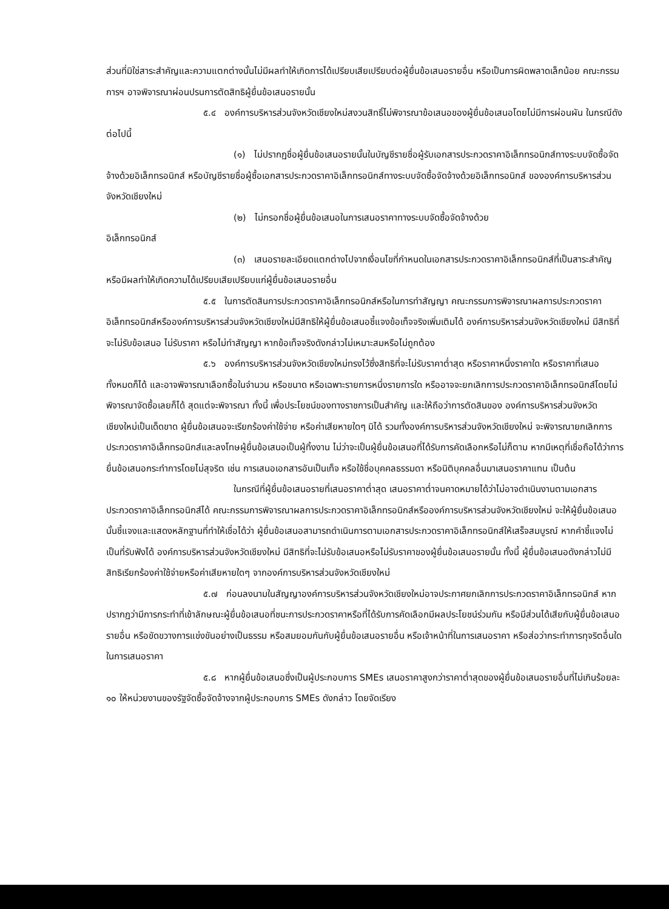ส่วนที่มิใช่สาระสำคัญและความแตกต่างนั้นไม่มีผลทำให้เกิดการได้เปรียบเสียเปรียบต่อผู้ยื่นข้อเสนอรายอื่น หรือเป็นการผิดพลาดเล็กน้อย คณะกรรมการฯ อาจพิจารณาผ่อนปรนการตัดสิทธิผู้ยื่นข้อเสนอรายนั้น
๕.๔ องค์การบริหารส่วนจังหวัดเชียงใหม่สงวนสิทธิ์ไม่พิจารณาข้อเสนอของผู้ยื่นข้อเสนอโดยไม่มีการผ่อนผัน ในกรณีดังต่อไปนี้
(๑) ไม่ปรากฏชื่อผู้ยื่นข้อเสนอรายนั้นในบัญชีรายชื่อผู้รับเอกสารประกวดราคาอิเล็กทรอนิกส์ทางระบบจัดซื้อจัดจ้างด้วยอิเล็กทรอนิกส์ หรือบัญชีรายชื่อผู้ซื้อเอกสารประกวดราคาอิเล็กทรอนิกส์ทางระบบจัดซื้อจัดจ้างด้วยอิเล็กทรอนิกส์ ขององค์การบริหารส่วนจังหวัดเชียงใหม่
(๒) ไม่กรอกชื่อผู้ยื่นข้อเสนอในการเสนอราคาทางระบบจัดซื้อจัดจ้างด้วย
อิเล็กทรอนิกส์
(๓) เสนอรายละเอียดแตกต่างไปจากเงื่อนไขที่กำหนดในเอกสารประกวดราคาอิเล็กทรอนิกส์ที่เป็นสาระสำคัญ หรือมีผลทำให้เกิดความได้เปรียบเสียเปรียบแก่ผู้ยื่นข้อเสนอรายอื่น
๕.๕ ในการตัดสินการประกวดราคาอิเล็กทรอนิกส์หรือในการทำสัญญา คณะกรรมการพิจารณาผลการประกวดราคาอิเล็กทรอนิกส์หรือองค์การบริหารส่วนจังหวัดเชียงใหม่มีสิทธิให้ผู้ยื่นข้อเสนอชี้แจงข้อเท็จจริงเพิ่มเติมได้ องค์การบริหารส่วนจังหวัดเชียงใหม่ มีสิทธิที่จะไม่รับข้อเสนอ ไม่รับราคา หรือไม่ทำสัญญา หากข้อเท็จจริงดังกล่าวไม่เหมาะสมหรือไม่ถูกต้อง
๕.๖ องค์การบริหารส่วนจังหวัดเชียงใหม่ทรงไว้ซึ่งสิทธิที่จะไม่รับราคาต่ำสุด หรือราคาหนึ่งราคาใด หรือราคาที่เสนอทั้งหมดก็ได้ และอาจพิจารณาเลือกซื้อในจำนวน หรือขนาด หรือเฉพาะรายการหนึ่งรายการใด หรืออาจจะยกเลิกการประกวดราคาอิเล็กทรอนิกส์โดยไม่พิจารณาจัดซื้อเลยก็ได้ สุดแต่จะพิจารณา ทั้งนี้ เพื่อประโยชน์ของทางราชการเป็นสำคัญ และให้ถือว่าการตัดสินของ องค์การบริหารส่วนจังหวัดเชียงใหม่เป็นเด็ดขาด ผู้ยื่นข้อเสนอจะเรียกร้องค่าใช้จ่าย หรือค่าเสียหายใดๆ มิได้ รวมทั้งองค์การบริหารส่วนจังหวัดเชียงใหม่ จะพิจารณายกเลิกการประกวดราคาอิเล็กทรอนิกส์และลงโทษผู้ยื่นข้อเสนอเป็นผู้ทิ้งงาน ไม่ว่าจะเป็นผู้ยื่นข้อเสนอที่ได้รับการคัดเลือกหรือไม่ก็ตาม หากมีเหตุที่เชื่อถือได้ว่าการยื่นข้อเสนอกระทำการโดยไม่สุจริต เช่น การเสนอเอกสารอันเป็นเท็จ หรือใช้ชื่อบุคคลธรรมดา หรือนิติบุคคลอื่นมาเสนอราคาแทน เป็นต้น
ในกรณีที่ผู้ยื่นข้อเสนอรายที่เสนอราคาต่ำสุด เสนอราคาต่ำจนคาดหมายได้ว่าไม่อาจดำเนินงานตามเอกสารประกวดราคาอิเล็กทรอนิกส์ได้ คณะกรรมการพิจารณาผลการประกวดราคาอิเล็กทรอนิกส์หรือองค์การบริหารส่วนจังหวัดเชียงใหม่ จะให้ผู้ยื่นข้อเสนอนั้นชี้แจงและแสดงหลักฐานที่ทำให้เชื่อได้ว่า ผู้ยื่นข้อเสนอสามารถดำเนินการตามเอกสารประกวดราคาอิเล็กทรอนิกส์ให้เสร็จสมบูรณ์ หากคำชี้แจงไม่เป็นที่รับฟังได้ องค์การบริหารส่วนจังหวัดเชียงใหม่ มีสิทธิที่จะไม่รับข้อเสนอหรือไม่รับราคาของผู้ยื่นข้อเสนอรายนั้น ทั้งนี้ ผู้ยื่นข้อเสนอดังกล่าวไม่มีสิทธิเรียกร้องค่าใช้จ่ายหรือค่าเสียหายใดๆ จากองค์การบริหารส่วนจังหวัดเชียงใหม่
๕.๗ ก่อนลงนามในสัญญาองค์การบริหารส่วนจังหวัดเชียงใหม่อาจประกาศยกเลิกการประกวดราคาอิเล็กทรอนิกส์ หากปรากฏว่ามีการกระทำที่เข้าลักษณะผู้ยื่นข้อเสนอที่ชนะการประกวดราคาหรือที่ได้รับการคัดเลือกมีผลประโยชน์ร่วมกัน หรือมีส่วนได้เสียกับผู้ยื่นข้อเสนอรายอื่น หรือขัดขวางการแข่งขันอย่างเป็นธรรม หรือสมยอมกันกับผู้ยื่นข้อเสนอรายอื่น หรือเจ้าหน้าที่ในการเสนอราคา หรือส่อว่ากระทำการทุจริตอื่นใดในการเสนอราคา
๕.๘ หากผู้ยื่นข้อเสนอซึ่งเป็นผู้ประกอบการ SMEs เสนอราคาสูงกว่าราคาต่ำสุดของผู้ยื่นข้อเสนอรายอื่นที่ไม่เกินร้อยละ ๑๐ ให้หน่วยงานของรัฐจัดซื้อจัดจ้างจากผู้ประกอบการ SMEs ดังกล่าว โดยจัดเรียง